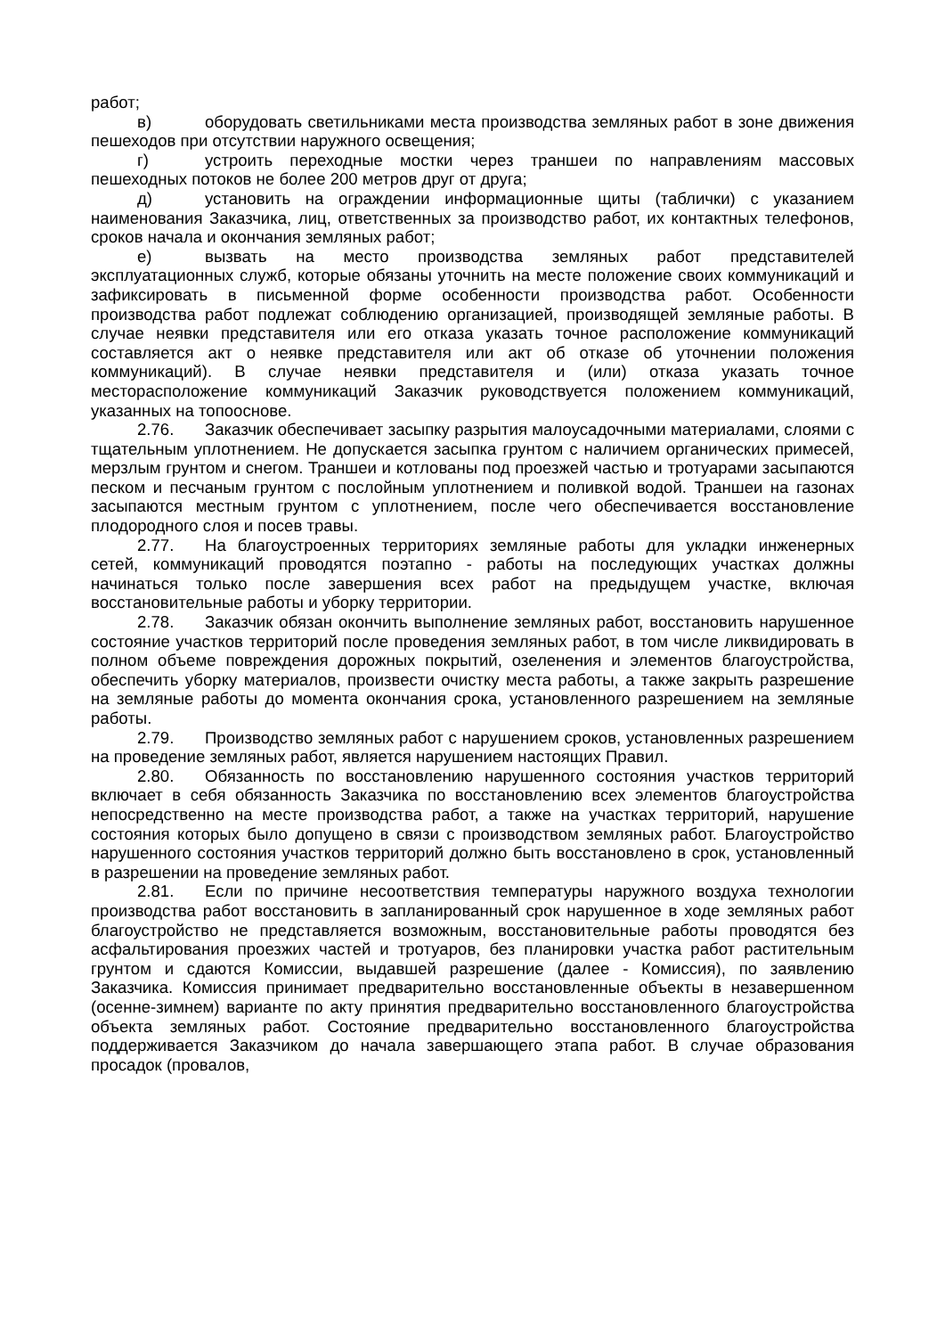работ;
в) оборудовать светильниками места производства земляных работ в зоне движения пешеходов при отсутствии наружного освещения;
г) устроить переходные мостки через траншеи по направлениям массовых пешеходных потоков не более 200 метров друг от друга;
д) установить на ограждении информационные щиты (таблички) с указанием наименования Заказчика, лиц, ответственных за производство работ, их контактных телефонов, сроков начала и окончания земляных работ;
е) вызвать на место производства земляных работ представителей эксплуатационных служб, которые обязаны уточнить на месте положение своих коммуникаций и зафиксировать в письменной форме особенности производства работ. Особенности производства работ подлежат соблюдению организацией, производящей земляные работы. В случае неявки представителя или его отказа указать точное расположение коммуникаций составляется акт о неявке представителя или акт об отказе об уточнении положения коммуникаций). В случае неявки представителя и (или) отказа указать точное месторасположение коммуникаций Заказчик руководствуется положением коммуникаций, указанных на топооснове.
2.76. Заказчик обеспечивает засыпку разрытия малоусадочными материалами, слоями с тщательным уплотнением. Не допускается засыпка грунтом с наличием органических примесей, мерзлым грунтом и снегом. Траншеи и котлованы под проезжей частью и тротуарами засыпаются песком и песчаным грунтом с послойным уплотнением и поливкой водой. Траншеи на газонах засыпаются местным грунтом с уплотнением, после чего обеспечивается восстановление плодородного слоя и посев травы.
2.77. На благоустроенных территориях земляные работы для укладки инженерных сетей, коммуникаций проводятся поэтапно - работы на последующих участках должны начинаться только после завершения всех работ на предыдущем участке, включая восстановительные работы и уборку территории.
2.78. Заказчик обязан окончить выполнение земляных работ, восстановить нарушенное состояние участков территорий после проведения земляных работ, в том числе ликвидировать в полном объеме повреждения дорожных покрытий, озеленения и элементов благоустройства, обеспечить уборку материалов, произвести очистку места работы, а также закрыть разрешение на земляные работы до момента окончания срока, установленного разрешением на земляные работы.
2.79. Производство земляных работ с нарушением сроков, установленных разрешением на проведение земляных работ, является нарушением настоящих Правил.
2.80. Обязанность по восстановлению нарушенного состояния участков территорий включает в себя обязанность Заказчика по восстановлению всех элементов благоустройства непосредственно на месте производства работ, а также на участках территорий, нарушение состояния которых было допущено в связи с производством земляных работ. Благоустройство нарушенного состояния участков территорий должно быть восстановлено в срок, установленный в разрешении на проведение земляных работ.
2.81. Если по причине несоответствия температуры наружного воздуха технологии производства работ восстановить в запланированный срок нарушенное в ходе земляных работ благоустройство не представляется возможным, восстановительные работы проводятся без асфальтирования проезжих частей и тротуаров, без планировки участка работ растительным грунтом и сдаются Комиссии, выдавшей разрешение (далее - Комиссия), по заявлению Заказчика. Комиссия принимает предварительно восстановленные объекты в незавершенном (осенне-зимнем) варианте по акту принятия предварительно восстановленного благоустройства объекта земляных работ. Состояние предварительно восстановленного благоустройства поддерживается Заказчиком до начала завершающего этапа работ. В случае образования просадок (провалов,